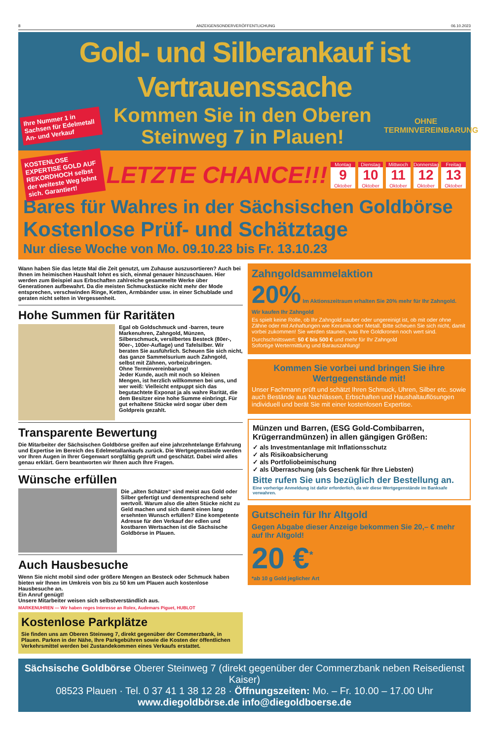8 ANZEIGENSONDERVERÖFFENTLICHUNG 06.10.2023
Gold- und Silberankauf ist Vertrauenssache
Ihre Nummer 1 in Sachsen für Edelmetall An- und Verkauf
Kommen Sie in den Oberen Steinweg 7 in Plauen!
OHNE TERMINVEREINBARUNG
KOSTENLOSE EXPERTISE GOLD AUF REKORDHOCH selbst der weiteste Weg lohnt sich. Garantiert!
LETZTE CHANCE!!!
Montag
9
Oktober
Dienstag
10
Oktober
Mittwoch
11
Oktober
Donnerstag
12
Oktober
Freitag
13
Oktober
Bares für Wahres in der Sächsischen Goldbörse
Kostenlose Prüf- und Schätztage
Nur diese Woche von Mo. 09.10.23 bis Fr. 13.10.23
Wann haben Sie das letzte Mal die Zeit genutzt, um Zuhause auszusortieren? Auch bei Ihnen im heimischen Haushalt lohnt es sich, einmal genauer hinzuschauen. Hier werden zum Beispiel aus Erbschaften zahlreiche gesammelte Werke über Generationen aufbewahrt. Da die meisten Schmuckstücke nicht mehr der Mode entsprechen, verschwinden Ringe, Ketten, Armbänder usw. in einer Schublade und geraten nicht selten in Vergessenheit.
Hohe Summen für Raritäten
Egal ob Goldschmuck und -barren, teure Markenuhren, Zahngold, Münzen, Silberschmuck, versilbertes Besteck (80er-, 90er-, 100er-Auflage) und Tafelsilber. Wir beraten Sie ausführlich. Scheuen Sie sich nicht, das ganze Sammelsurium auch Zahngold, selbst mit Zähnen, vorbeizubringen.
Ohne Terminvereinbarung!
Jeder Kunde, auch mit noch so kleinen Mengen, ist herzlich willkommen bei uns, und wer weiß: Vielleicht entpuppt sich das begutachtete Exponat ja als wahre Rarität, die dem Besitzer eine hohe Summe einbringt. Für gut erhaltene Stücke wird sogar über dem Goldpreis gezahlt.
Transparente Bewertung
Die Mitarbeiter der Sächsischen Goldbörse greifen auf eine jahrzehntelange Erfahrung und Expertise im Bereich des Edelmetallankaufs zurück. Die Wertgegenstände werden vor Ihren Augen in Ihrer Gegenwart sorgfältig geprüft und geschätzt. Dabei wird alles genau erklärt. Gern beantworten wir Ihnen auch Ihre Fragen.
Wünsche erfüllen
Die „alten Schätze“ sind meist aus Gold oder Silber gefertigt und dementsprechend sehr wertvoll. Warum also die alten Stücke nicht zu Geld machen und sich damit einen lang ersehnten Wunsch erfüllen? Eine kompetente Adresse für den Verkauf der edlen und kostbaren Wertsachen ist die Sächsische Goldbörse in Plauen.
Auch Hausbesuche
Wenn Sie nicht mobil sind oder größere Mengen an Besteck oder Schmuck haben bieten wir Ihnen im Umkreis von bis zu 50 km um Plauen auch kostenlose Hausbesuche an.
Ein Anruf genügt!
Unsere Mitarbeiter weisen sich selbstverständlich aus.
MARKENUHREN — Wir haben reges Interesse an Rolex, Audemars Piguet, HUBLOT
Kostenlose Parkplätze
Sie finden uns am Oberen Steinweg 7, direkt gegenüber der Commerzbank, in Plauen. Parken in der Nähe, Ihre Parkgebühren sowie die Kosten der öffentlichen Verkehrsmittel werden bei Zustandekommen eines Verkaufs erstattet.
Zahngoldsammelaktion
20% Im Aktionszeitraum erhalten Sie 20% mehr für Ihr Zahngold.
Wir kaufen Ihr Zahngold
Es spielt keine Rolle, ob Ihr Zahngold sauber oder ungereinigt ist, ob mit oder ohne Zähne oder mit Anhaftungen wie Keramik oder Metall. Bitte scheuen Sie sich nicht, damit vorbei zukommen! Sie werden staunen, was Ihre Goldkronen noch wert sind.
Durchschnittswert: 50 € bis 500 € und mehr für Ihr Zahngold
Sofortige Wertermittlung und Barauszahlung!
Kommen Sie vorbei und bringen Sie ihre Wertgegenstände mit!
Unser Fachmann prüft und schätzt Ihren Schmuck, Uhren, Silber etc. sowie auch Bestände aus Nachlässen, Erbschaften und Haushaltauflösungen individuell und berät Sie mit einer kostenlosen Expertise.
Münzen und Barren, (ESG Gold-Combibarren, Krügerrandmünzen) in allen gängigen Größen:
✓ als Investmentanlage mit Inflationsschutz
✓ als Risikoabsicherung
✓ als Portfoliobeimischung
✓ als Überraschung (als Geschenk für Ihre Liebsten)
Bitte rufen Sie uns bezüglich der Bestellung an.
Eine vorherige Anmeldung ist dafür erforderlich, da wir diese Wertgegenstände im Banksafe verwahren.
Gutschein für Ihr Altgold
Gegen Abgabe dieser Anzeige bekommen Sie 20,– € mehr auf Ihr Altgold!
20 €<sup>*</sup>
*ab 10 g Gold jeglicher Art
Sächsische Goldbörse Oberer Steinweg 7 (direkt gegenüber der Commerzbank neben Reisedienst Kaiser)
08523 Plauen · Tel. 0 37 41 1 38 12 28 · Öffnungszeiten: Mo. – Fr. 10.00 – 17.00 Uhr
www.diegoldbörse.de info@diegoldboerse.de